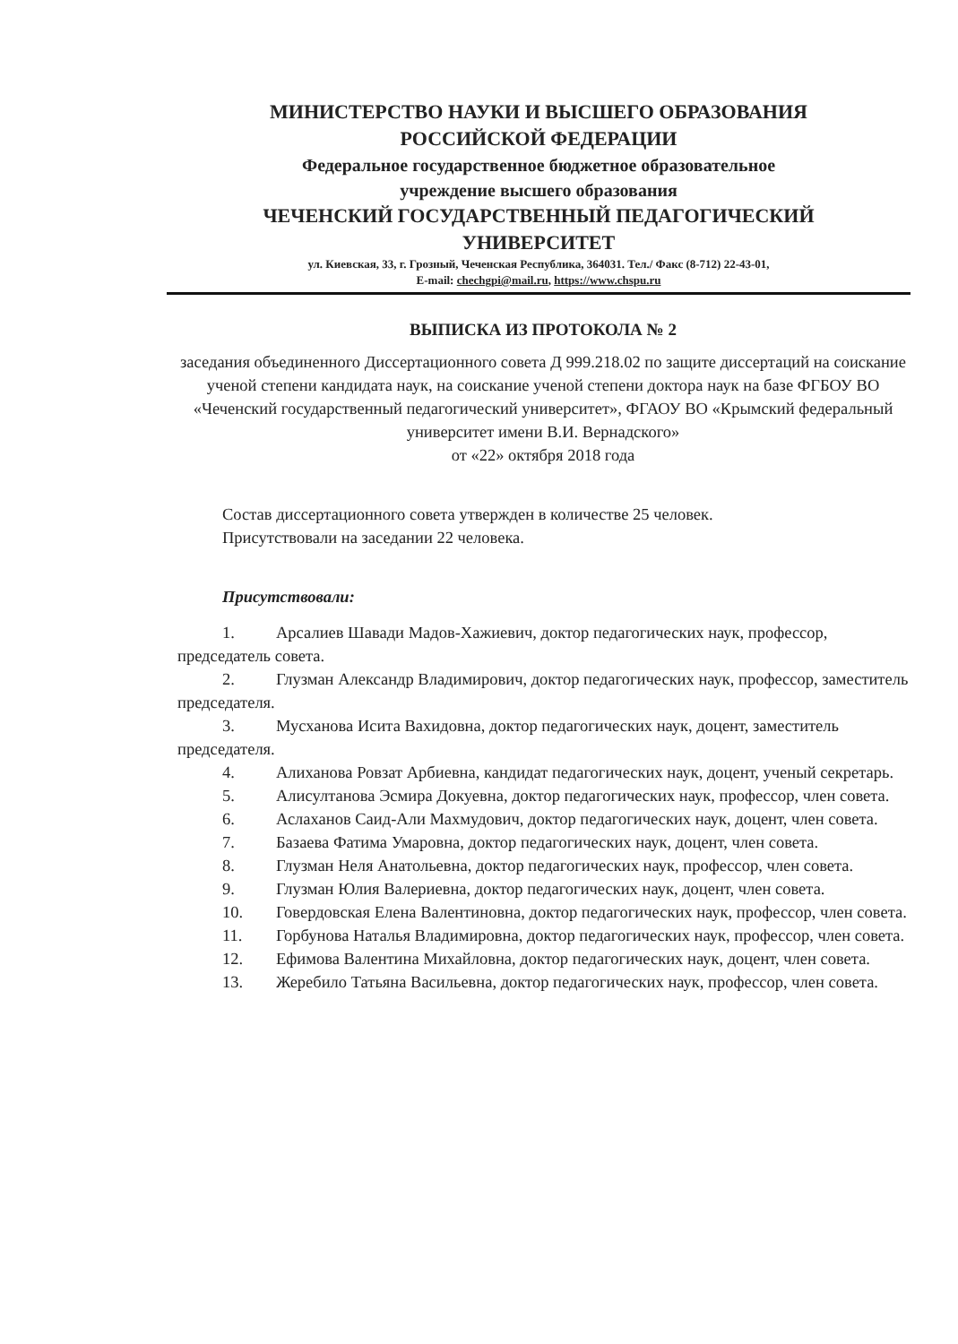МИНИСТЕРСТВО НАУКИ И ВЫСШЕГО ОБРАЗОВАНИЯ
РОССИЙСКОЙ ФЕДЕРАЦИИ
Федеральное государственное бюджетное образовательное
учреждение высшего образования
ЧЕЧЕНСКИЙ ГОСУДАРСТВЕННЫЙ ПЕДАГОГИЧЕСКИЙ
УНИВЕРСИТЕТ
ул. Киевская, 33, г. Грозный, Чеченская Республика, 364031. Тел./ Факс (8-712) 22-43-01,
E-mail: chechgpi@mail.ru, https://www.chspu.ru
ВЫПИСКА ИЗ ПРОТОКОЛА № 2
заседания объединенного Диссертационного совета Д 999.218.02 по защите диссертаций на соискание ученой степени кандидата наук, на соискание ученой степени доктора наук на базе ФГБОУ ВО «Чеченский государственный педагогический университет», ФГАОУ ВО «Крымский федеральный университет имени В.И. Вернадского»
от «22» октября 2018 года
Состав диссертационного совета утвержден в количестве 25 человек.
Присутствовали на заседании 22 человека.
Присутствовали:
1. Арсалиев Шавади Мадов-Хажиевич, доктор педагогических наук, профессор, председатель совета.
2. Глузман Александр Владимирович, доктор педагогических наук, профессор, заместитель председателя.
3. Мусханова Исита Вахидовна, доктор педагогических наук, доцент, заместитель председателя.
4. Алиханова Ровзат Арбиевна, кандидат педагогических наук, доцент, ученый секретарь.
5. Алисултанова Эсмира Докуевна, доктор педагогических наук, профессор, член совета.
6. Аслаханов Саид-Али Махмудович, доктор педагогических наук, доцент, член совета.
7. Базаева Фатима Умаровна, доктор педагогических наук, доцент, член совета.
8. Глузман Неля Анатольевна, доктор педагогических наук, профессор, член совета.
9. Глузман Юлия Валериевна, доктор педагогических наук, доцент, член совета.
10. Говердовская Елена Валентиновна, доктор педагогических наук, профессор, член совета.
11. Горбунова Наталья Владимировна, доктор педагогических наук, профессор, член совета.
12. Ефимова Валентина Михайловна, доктор педагогических наук, доцент, член совета.
13. Жеребило Татьяна Васильевна, доктор педагогических наук, профессор, член совета.